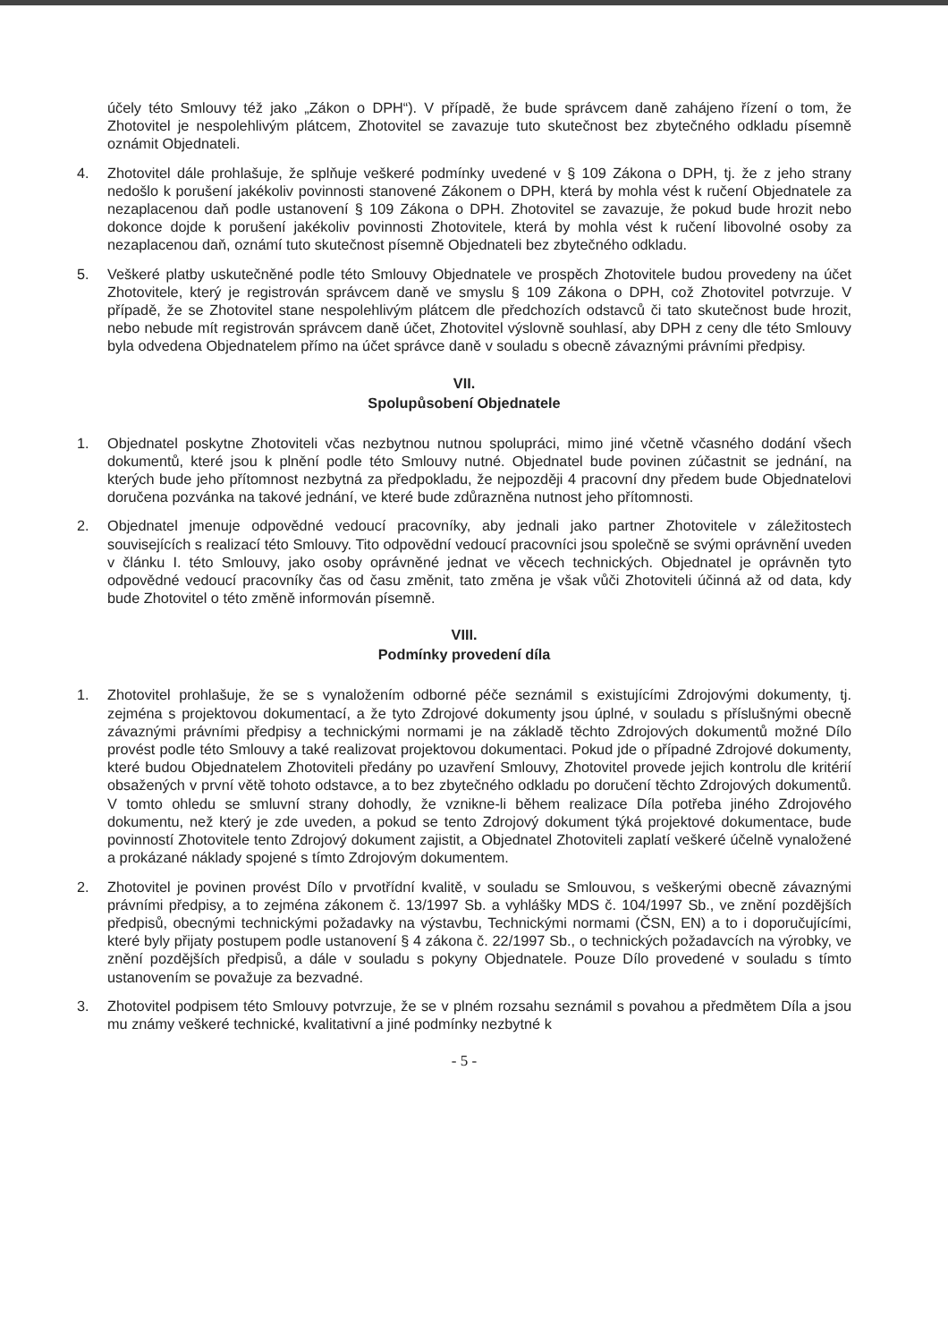účely této Smlouvy též jako „Zákon o DPH“). V případě, že bude správcem daně zahájeno řízení o tom, že Zhotovitel je nespolehlivým plátcem, Zhotovitel se zavazuje tuto skutečnost bez zbytečného odkladu písemně oznámit Objednateli.
4. Zhotovitel dále prohlašuje, že splňuje veškeré podmínky uvedené v § 109 Zákona o DPH, tj. že z jeho strany nedošlo k porušení jakékoliv povinnosti stanovené Zákonem o DPH, která by mohla vést k ručení Objednatele za nezaplacenou daň podle ustanovení § 109 Zákona o DPH. Zhotovitel se zavazuje, že pokud bude hrozit nebo dokonce dojde k porušení jakékoliv povinnosti Zhotovitele, která by mohla vést k ručení libovolné osoby za nezaplacenou daň, oznámí tuto skutečnost písemně Objednateli bez zbytečného odkladu.
5. Veškeré platby uskutečněné podle této Smlouvy Objednatele ve prospěch Zhotovitele budou provedeny na účet Zhotovitele, který je registrován správcem daně ve smyslu § 109 Zákona o DPH, což Zhotovitel potvrzuje. V případě, že se Zhotovitel stane nespolehlivým plátcem dle předchozích odstavců či tato skutečnost bude hrozit, nebo nebude mít registrován správcem daně účet, Zhotovitel výslovně souhlasí, aby DPH z ceny dle této Smlouvy byla odvedena Objednatelem přímo na účet správce daně v souladu s obecně závaznými právními předpisy.
VII.
Spolupůsobení Objednatele
1. Objednatel poskytne Zhotoviteli včas nezbytnou nutnou spolupráci, mimo jiné včetně včasného dodání všech dokumentů, které jsou k plnění podle této Smlouvy nutné. Objednatel bude povinen zúčastnit se jednání, na kterých bude jeho přítomnost nezbytná za předpokladu, že nejpozději 4 pracovní dny předem bude Objednatelovi doručena pozvánka na takové jednání, ve které bude zdůrazněna nutnost jeho přítomnosti.
2. Objednatel jmenuje odpovědné vedoucí pracovníky, aby jednali jako partner Zhotovitele v záležitostech souvisejících s realizací této Smlouvy. Tito odpovědní vedoucí pracovníci jsou společně se svými oprávnění uveden v článku I. této Smlouvy, jako osoby oprávněné jednat ve věcech technických. Objednatel je oprávněn tyto odpovědné vedoucí pracovníky čas od času změnit, tato změna je však vůči Zhotoviteli účinná až od data, kdy bude Zhotovitel o této změně informován písemně.
VIII.
Podmínky provedení díla
1. Zhotovitel prohlašuje, že se s vynaložením odborné péče seznámil s existujícími Zdrojovými dokumenty, tj. zejména s projektovou dokumentací, a že tyto Zdrojové dokumenty jsou úplné, v souladu s příslušnými obecně závaznými právními předpisy a technickými normami je na základě těchto Zdrojových dokumentů možné Dílo provést podle této Smlouvy a také realizovat projektovou dokumentaci. Pokud jde o případné Zdrojové dokumenty, které budou Objednatelem Zhotoviteli předány po uzavření Smlouvy, Zhotovitel provede jejich kontrolu dle kritérií obsažených v první větě tohoto odstavce, a to bez zbytečného odkladu po doručení těchto Zdrojových dokumentů. V tomto ohledu se smluvní strany dohodly, že vznikne-li během realizace Díla potřeba jiného Zdrojového dokumentu, než který je zde uveden, a pokud se tento Zdrojový dokument týká projektové dokumentace, bude povinností Zhotovitele tento Zdrojový dokument zajistit, a Objednatel Zhotoviteli zaplatí veškeré účelně vynaložené a prokázané náklady spojené s tímto Zdrojovým dokumentem.
2. Zhotovitel je povinen provést Dílo v prvotřídní kvalitě, v souladu se Smlouvou, s veškerými obecně závaznými právními předpisy, a to zejména zákonem č. 13/1997 Sb. a vyhlášky MDS č. 104/1997 Sb., ve znění pozdějších předpisů, obecnými technickými požadavky na výstavbu, Technickými normami (ČSN, EN) a to i doporučujícími, které byly přijaty postupem podle ustanovení § 4 zákona č. 22/1997 Sb., o technických požadavcích na výrobky, ve znění pozdějších předpisů, a dále v souladu s pokyny Objednatele. Pouze Dílo provedené v souladu s tímto ustanovením se považuje za bezvadné.
3. Zhotovitel podpisem této Smlouvy potvrzuje, že se v plném rozsahu seznámil s povahou a předmětem Díla a jsou mu známy veškeré technické, kvalitativní a jiné podmínky nezbytné k
- 5 -